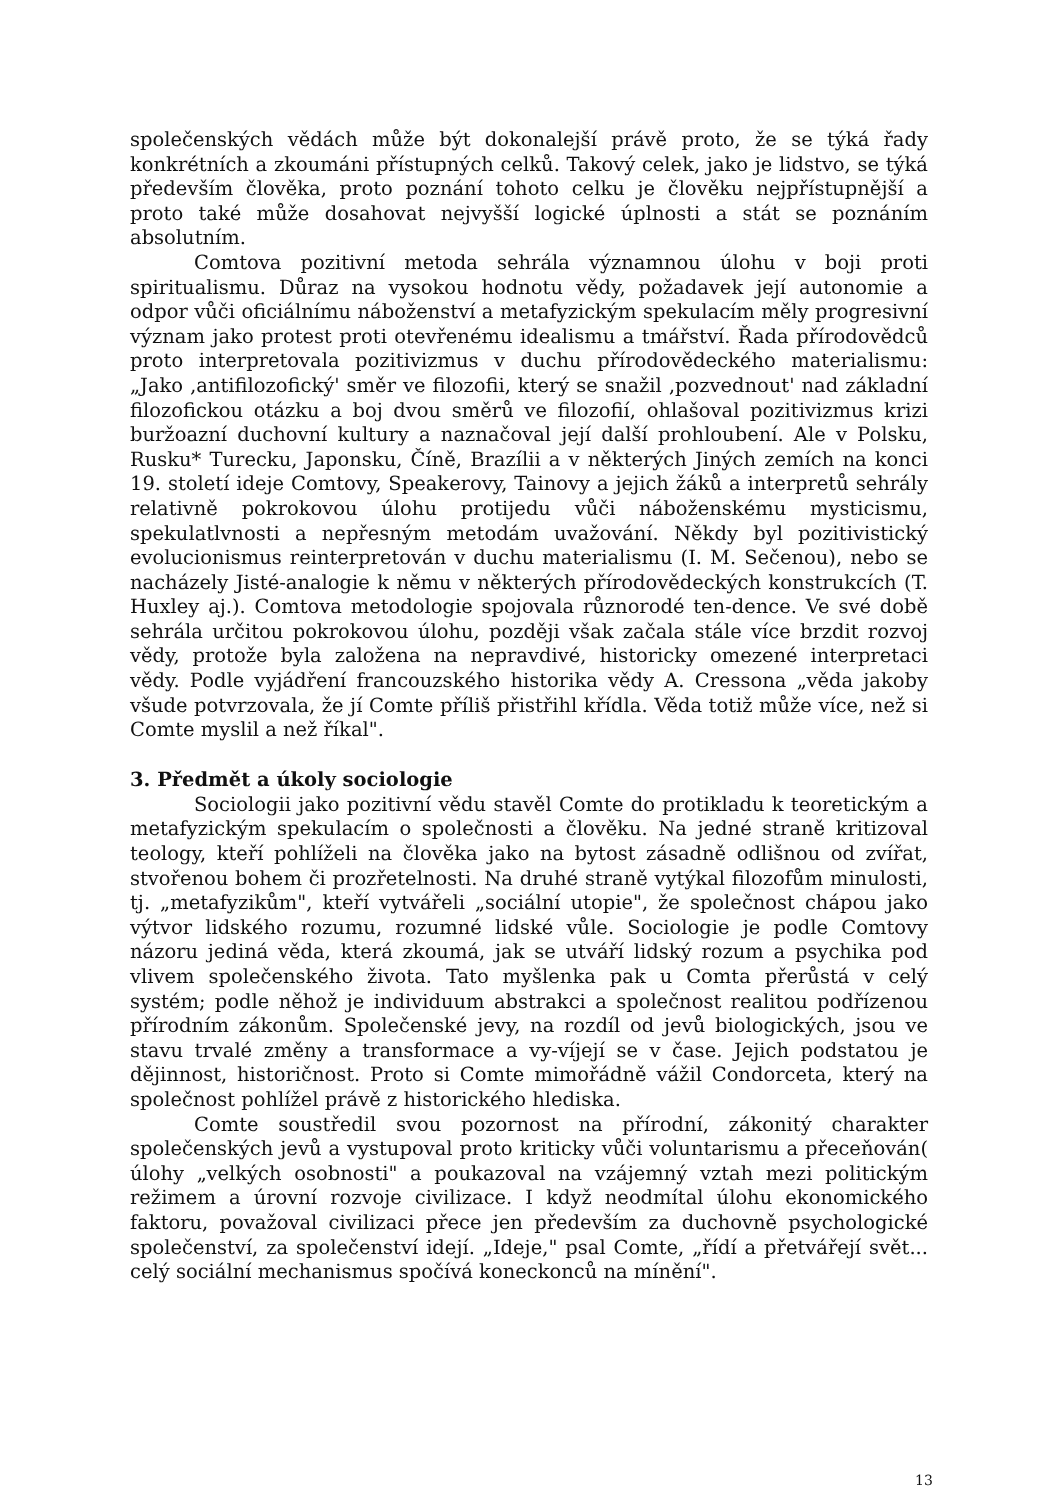společenských vědách může být dokonalejší právě proto, že se týká řady konkrétních a zkoumáni přístupných celků. Takový celek, jako je lidstvo, se týká především člověka, proto poznání tohoto celku je člověku nejpřístupnější a proto také může dosahovat nejvyšší logické úplnosti a stát se poznáním absolutním.
Comtova pozitivní metoda sehrála významnou úlohu v boji proti spiritualismu. Důraz na vysokou hodnotu vědy, požadavek její autonomie a odpor vůči oficiálnímu náboženství a metafyzickým spekulacím měly progresivní význam jako protest proti otevřenému idealismu a tmářství. Řada přírodovědců proto interpretovala pozitivizmus v duchu přírodovědeckého materialismu: „Jako ‚antifilozofický' směr ve filozofii, který se snažil ‚pozvednout' nad základní filozofickou otázku a boj dvou směrů ve filozofií, ohlašoval pozitivizmus krizi buržoazní duchovní kultury a naznačoval její další prohloubení. Ale v Polsku, Rusku* Turecku, Japonsku, Číně, Brazílii a v některých Jiných zemích na konci 19. století ideje Comtovy, Speakerovy, Tainovy a jejich žáků a interpretů sehrály relativně pokrokovou úlohu protijedu vůči náboženskému mysticismu, spekulatlvnosti a nepřesným metodám uvažování. Někdy byl pozitivistický evolucionismus reinterpretován v duchu materialismu (I. M. Sečenou), nebo se nacházely Jisté-analogie k němu v některých přírodovědeckých konstrukcích (T. Huxley aj.). Comtova metodologie spojovala různorodé ten-dence. Ve své době sehrála určitou pokrokovou úlohu, později však začala stále více brzdit rozvoj vědy, protože byla založena na nepravdivé, historicky omezené interpretaci vědy. Podle vyjádření francouzského historika vědy A. Cressona „věda jakoby všude potvrzovala, že jí Comte příliš přistřihl křídla. Věda totiž může více, než si Comte myslil a než říkal".
3. Předmět a úkoly sociologie
Sociologii jako pozitivní vědu stavěl Comte do protikladu k teoretickým a metafyzickým spekulacím o společnosti a člověku. Na jedné straně kritizoval teology, kteří pohlíželi na člověka jako na bytost zásadně odlišnou od zvířat, stvořenou bohem či prozřetelnosti. Na druhé straně vytýkal filozofům minulosti, tj. „metafyzikům", kteří vytvářeli „sociální utopie", že společnost chápou jako výtvor lidského rozumu, rozumné lidské vůle. Sociologie je podle Comtovy názoru jediná věda, která zkoumá, jak se utváří lidský rozum a psychika pod vlivem společenského života. Tato myšlenka pak u Comta přerůstá v celý systém; podle něhož je individuum abstrakci a společnost realitou podřízenou přírodním zákonům. Společenské jevy, na rozdíl od jevů biologických, jsou ve stavu trvalé změny a transformace a vy-víjejí se v čase. Jejich podstatou je dějinnost, historičnost. Proto si Comte mimořádně vážil Condorceta, který na společnost pohlížel právě z historického hlediska.
Comte soustředil svou pozornost na přírodní, zákonitý charakter společenských jevů a vystupoval proto kriticky vůči voluntarismu a přeceňován( úlohy „velkých osobnosti" a poukazoval na vzájemný vztah mezi politickým režimem a úrovní rozvoje civilizace. I když neodmítal úlohu ekonomického faktoru, považoval civilizaci přece jen především za duchovně psychologické společenství, za společenství idejí. „Ideje," psal Comte, „řídí a přetvářejí svět... celý sociální mechanismus spočívá koneckonců na mínění".
13